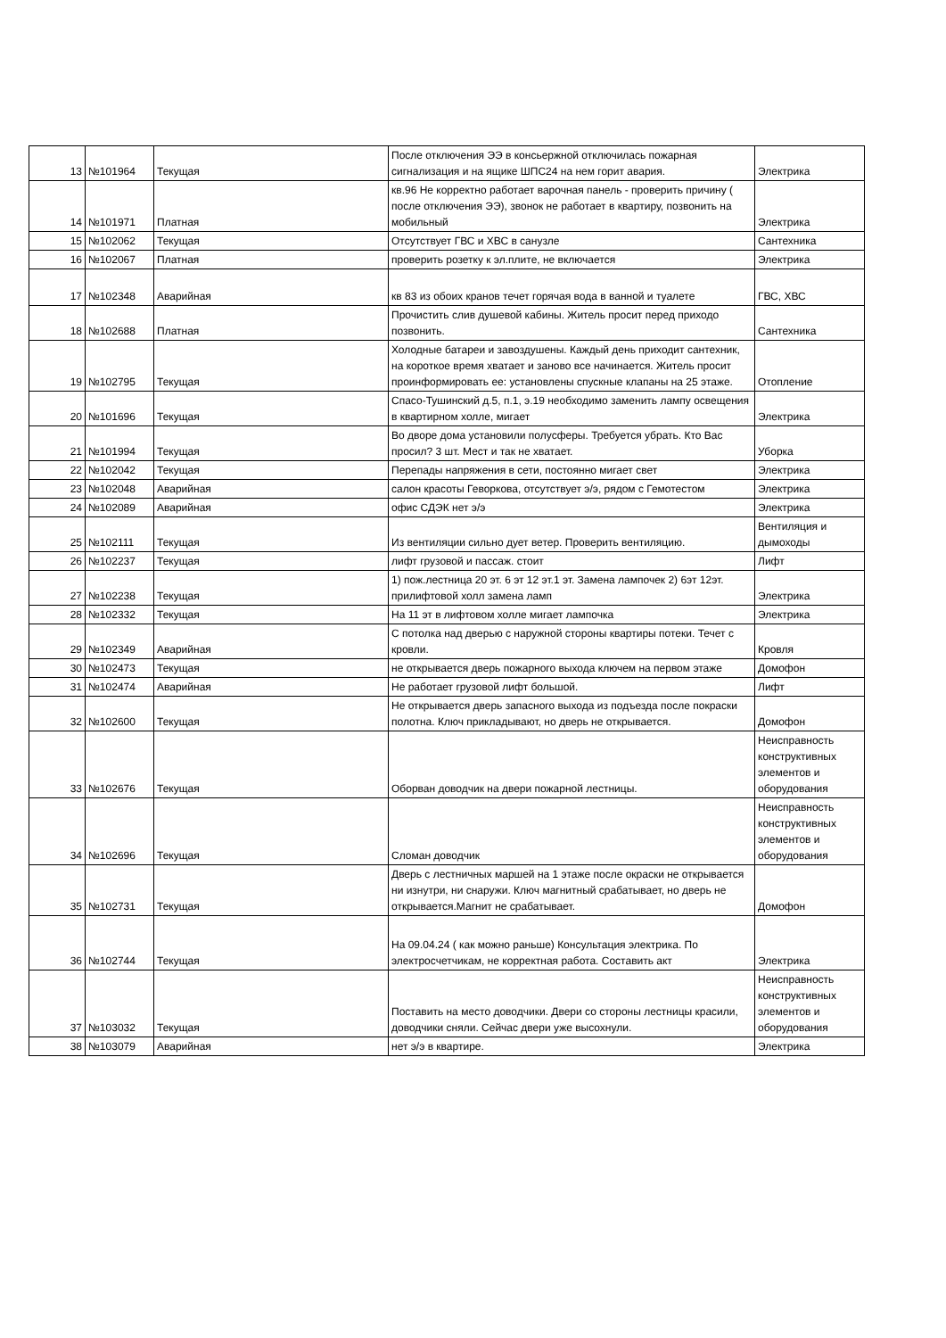| 13 | №101964 | Текущая | После отключения ЭЭ в консьержной отключилась пожарная сигнализация и на ящике ШПС24 на нем горит авария. | Электрика |
| 14 | №101971 | Платная | кв.96 Не корректно работает варочная панель - проверить причину ( после отключения ЭЭ), звонок не работает в квартиру, позвонить на мобильный | Электрика |
| 15 | №102062 | Текущая | Отсутствует ГВС и ХВС в санузле | Сантехника |
| 16 | №102067 | Платная | проверить розетку к эл.плите, не включается | Электрика |
| 17 | №102348 | Аварийная | кв 83 из обоих кранов течет горячая вода в ванной и туалете | ГВС, ХВС |
| 18 | №102688 | Платная | Прочистить слив душевой кабины. Житель просит перед приходо позвонить. | Сантехника |
| 19 | №102795 | Текущая | Холодные батареи и завоздушены. Каждый день приходит сантехник, на короткое время хватает и заново все начинается. Житель просит проинформировать ее: установлены спускные клапаны на 25 этаже. | Отопление |
| 20 | №101696 | Текущая | Спасо-Тушинский д.5, п.1, э.19 необходимо заменить лампу освещения в квартирном холле, мигает | Электрика |
| 21 | №101994 | Текущая | Во дворе дома установили полусферы. Требуется убрать. Кто Вас просил? 3 шт. Мест и так не хватает. | Уборка |
| 22 | №102042 | Текущая | Перепады напряжения в сети, постоянно мигает свет | Электрика |
| 23 | №102048 | Аварийная | салон красоты Геворкова, отсутствует э/э, рядом с Гемотестом | Электрика |
| 24 | №102089 | Аварийная | офис СДЭК нет э/э | Электрика |
| 25 | №102111 | Текущая | Из вентиляции сильно дует ветер. Проверить вентиляцию. | Вентиляция и дымоходы |
| 26 | №102237 | Текущая | лифт грузовой и пассаж. стоит | Лифт |
| 27 | №102238 | Текущая | 1) пож.лестница 20 эт. 6 эт 12 эт.1 эт. Замена лампочек 2) 6эт 12эт. прилифтовой холл замена ламп | Электрика |
| 28 | №102332 | Текущая | На 11 эт в лифтовом холле мигает лампочка | Электрика |
| 29 | №102349 | Аварийная | С потолка над дверью с наружной стороны квартиры потеки. Течет с кровли. | Кровля |
| 30 | №102473 | Текущая | не открывается дверь пожарного выхода ключем на первом этаже | Домофон |
| 31 | №102474 | Аварийная | Не работает грузовой лифт большой. | Лифт |
| 32 | №102600 | Текущая | Не открывается дверь запасного выхода из подъезда после покраски полотна. Ключ прикладывают, но дверь не открывается. | Домофон |
| 33 | №102676 | Текущая | Оборван доводчик на двери пожарной лестницы. | Неисправность конструктивных элементов и оборудования |
| 34 | №102696 | Текущая | Сломан доводчик | Неисправность конструктивных элементов и оборудования |
| 35 | №102731 | Текущая | Дверь с лестничных маршей на 1 этаже после окраски не открывается ни изнутри, ни снаружи. Ключ магнитный срабатывает, но дверь не открывается.Магнит не срабатывает. | Домофон |
| 36 | №102744 | Текущая | На 09.04.24 ( как можно раньше) Консультация электрика. По электросчетчикам, не корректная работа. Составить акт | Электрика |
| 37 | №103032 | Текущая | Поставить на место доводчики. Двери со стороны лестницы красили, доводчики сняли. Сейчас двери уже высохнули. | Неисправность конструктивных элементов и оборудования |
| 38 | №103079 | Аварийная | нет э/э в квартире. | Электрика |